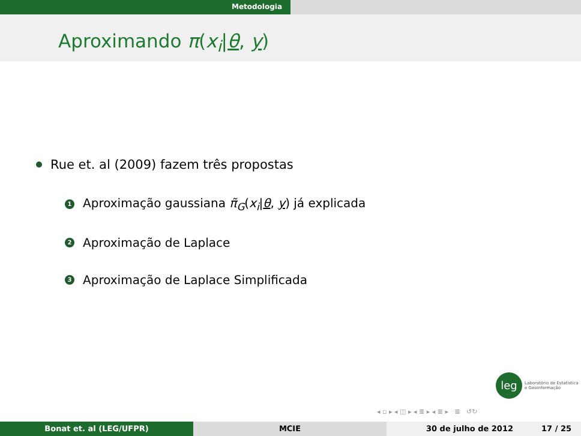Metodologia
Aproximando π(x<sub>i</sub>|θ, y)
Rue et. al (2009) fazem três propostas
1 Aproximação gaussiana π̃<sub>G</sub>(x<sub>i</sub>|θ, y) já explicada
2 Aproximação de Laplace
3 Aproximação de Laplace Simplificada
leg
Laboratório de Estatística
e Geoinformação
◂ ▫ ▸ ◂ ◫ ▸ ◂ ≣ ▸ ◂ ≣ ▸ ≣ ↺↻
Bonat et. al (LEG/UFPR) MCIE 30 de julho de 2012 17 / 25